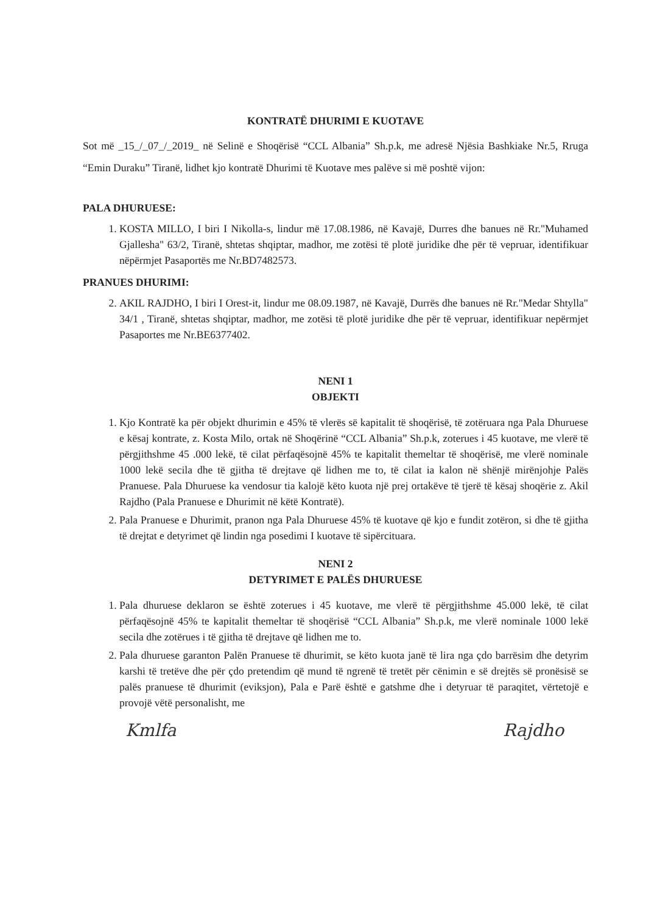KONTRATË DHURIMI E KUOTAVE
Sot më _15_/_07_/_2019_ në Selinë e Shoqërisë “CCL Albania” Sh.p.k, me adresë Njësia Bashkiake Nr.5, Rruga “Emin Duraku” Tiranë, lidhet kjo kontratë Dhurimi të Kuotave mes palëve si më poshtë vijon:
PALA DHURUESE:
1. KOSTA MILLO, I biri I Nikolla-s, lindur më 17.08.1986, në Kavajë, Durres dhe banues në Rr."Muhamed Gjallesha" 63/2, Tiranë, shtetas shqiptar, madhor, me zotësi të plotë juridike dhe për të vepruar, identifikuar nëpërmjet Pasaportës me Nr.BD7482573.
PRANUES DHURIMI:
2. AKIL RAJDHO, I biri I Orest-it, lindur me 08.09.1987, në Kavajë, Durrës dhe banues në Rr."Medar Shtylla" 34/1 , Tiranë, shtetas shqiptar, madhor, me zotësi të plotë juridike dhe për të vepruar, identifikuar nepërmjet Pasaportes me Nr.BE6377402.
NENI 1
OBJEKTI
1. Kjo Kontratë ka për objekt dhurimin e 45% të vlerës së kapitalit të shoqërisë, të zotëruara nga Pala Dhuruese e kësaj kontrate, z. Kosta Milo, ortak në Shoqërinë “CCL Albania” Sh.p.k, zoterues i 45 kuotave, me vlerë të përgjithshme 45 .000 lekë, të cilat përfaqësojnë 45% te kapitalit themeltar të shoqërisë, me vlerë nominale 1000 lekë secila dhe të gjitha të drejtave që lidhen me to, të cilat ia kalon në shënjë mirënjohje Palës Pranuese. Pala Dhuruese ka vendosur tia kalojë këto kuota një prej ortakëve të tjerë të kësaj shoqërie z. Akil Rajdho (Pala Pranuese e Dhurimit në këtë Kontratë).
2. Pala Pranuese e Dhurimit, pranon nga Pala Dhuruese 45% të kuotave që kjo e fundit zotëron, si dhe të gjitha të drejtat e detyrimet që lindin nga posedimi I kuotave të sipërcituara.
NENI 2
DETYRIMET E PALËS DHURUESE
1. Pala dhuruese deklaron se është zoterues i 45 kuotave, me vlerë të përgjithshme 45.000 lekë, të cilat përfaqësojnë 45% te kapitalit themeltar të shoqërisë “CCL Albania” Sh.p.k, me vlerë nominale 1000 lekë secila dhe zotërues i të gjitha të drejtave që lidhen me to.
2. Pala dhuruese garanton Palën Pranuese të dhurimit, se këto kuota janë të lira nga çdo barrësim dhe detyrim karshi të tretëve dhe për çdo pretendim që mund të ngrenë të tretët për cënimin e së drejtës së pronësisë se palës pranuese të dhurimit (eviksjon), Pala e Parë është e gatshme dhe i detyruar të paraqitet, vërtetojë e provojë vëtë personalisht, me
Kmlfa Rajdho